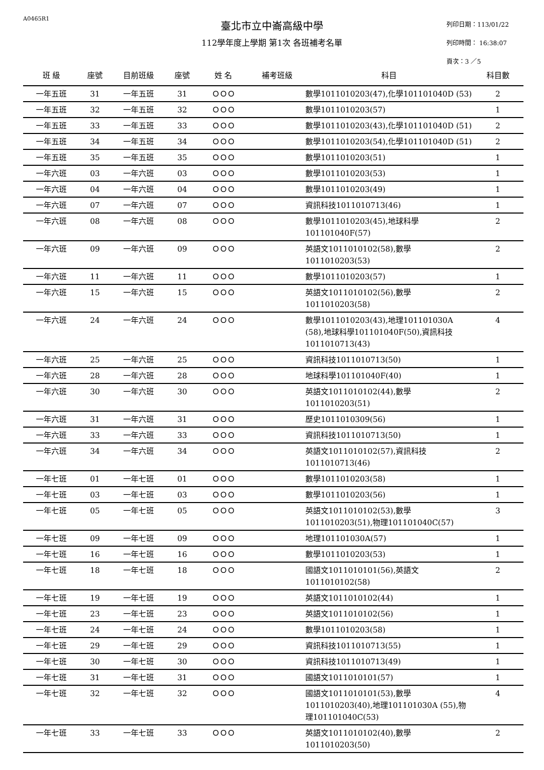A0465R1
臺北市立中崙高級中學
112學年度上學期 第1次 各班補考名單
列印日期：113/01/22
列印時間： 16:38:07
頁次：3 ／5
| 班 級 | 座號 | 目前班級 | 座號 | 姓 名 | 補考班級 | 科目 | 科目數 |
| --- | --- | --- | --- | --- | --- | --- | --- |
| 一年五班 | 31 | 一年五班 | 31 | ＯＯＯ | | 數學1011010203(47),化學101101040D (53) | 2 |
| 一年五班 | 32 | 一年五班 | 32 | ＯＯＯ | | 數學1011010203(57) | 1 |
| 一年五班 | 33 | 一年五班 | 33 | ＯＯＯ | | 數學1011010203(43),化學101101040D (51) | 2 |
| 一年五班 | 34 | 一年五班 | 34 | ＯＯＯ | | 數學1011010203(54),化學101101040D (51) | 2 |
| 一年五班 | 35 | 一年五班 | 35 | ＯＯＯ | | 數學1011010203(51) | 1 |
| 一年六班 | 03 | 一年六班 | 03 | ＯＯＯ | | 數學1011010203(53) | 1 |
| 一年六班 | 04 | 一年六班 | 04 | ＯＯＯ | | 數學1011010203(49) | 1 |
| 一年六班 | 07 | 一年六班 | 07 | ＯＯＯ | | 資訊科技1011010713(46) | 1 |
| 一年六班 | 08 | 一年六班 | 08 | ＯＯＯ | | 數學1011010203(45),地球科學 101101040F(57) | 2 |
| 一年六班 | 09 | 一年六班 | 09 | ＯＯＯ | | 英語文1011010102(58),數學 1011010203(53) | 2 |
| 一年六班 | 11 | 一年六班 | 11 | ＯＯＯ | | 數學1011010203(57) | 1 |
| 一年六班 | 15 | 一年六班 | 15 | ＯＯＯ | | 英語文1011010102(56),數學 1011010203(58) | 2 |
| 一年六班 | 24 | 一年六班 | 24 | ＯＯＯ | | 數學1011010203(43),地理101101030A (58),地球科學101101040F(50),資訊科技1011010713(43) | 4 |
| 一年六班 | 25 | 一年六班 | 25 | ＯＯＯ | | 資訊科技1011010713(50) | 1 |
| 一年六班 | 28 | 一年六班 | 28 | ＯＯＯ | | 地球科學101101040F(40) | 1 |
| 一年六班 | 30 | 一年六班 | 30 | ＯＯＯ | | 英語文1011010102(44),數學 1011010203(51) | 2 |
| 一年六班 | 31 | 一年六班 | 31 | ＯＯＯ | | 歷史1011010309(56) | 1 |
| 一年六班 | 33 | 一年六班 | 33 | ＯＯＯ | | 資訊科技1011010713(50) | 1 |
| 一年六班 | 34 | 一年六班 | 34 | ＯＯＯ | | 英語文1011010102(57),資訊科技 1011010713(46) | 2 |
| 一年七班 | 01 | 一年七班 | 01 | ＯＯＯ | | 數學1011010203(58) | 1 |
| 一年七班 | 03 | 一年七班 | 03 | ＯＯＯ | | 數學1011010203(56) | 1 |
| 一年七班 | 05 | 一年七班 | 05 | ＯＯＯ | | 英語文1011010102(53),數學 1011010203(51),物理101101040C(57) | 3 |
| 一年七班 | 09 | 一年七班 | 09 | ＯＯＯ | | 地理101101030A(57) | 1 |
| 一年七班 | 16 | 一年七班 | 16 | ＯＯＯ | | 數學1011010203(53) | 1 |
| 一年七班 | 18 | 一年七班 | 18 | ＯＯＯ | | 國語文1011010101(56),英語文 1011010102(58) | 2 |
| 一年七班 | 19 | 一年七班 | 19 | ＯＯＯ | | 英語文1011010102(44) | 1 |
| 一年七班 | 23 | 一年七班 | 23 | ＯＯＯ | | 英語文1011010102(56) | 1 |
| 一年七班 | 24 | 一年七班 | 24 | ＯＯＯ | | 數學1011010203(58) | 1 |
| 一年七班 | 29 | 一年七班 | 29 | ＯＯＯ | | 資訊科技1011010713(55) | 1 |
| 一年七班 | 30 | 一年七班 | 30 | ＯＯＯ | | 資訊科技1011010713(49) | 1 |
| 一年七班 | 31 | 一年七班 | 31 | ＯＯＯ | | 國語文1011010101(57) | 1 |
| 一年七班 | 32 | 一年七班 | 32 | ＯＯＯ | | 國語文1011010101(53),數學 1011010203(40),地理101101030A (55),物理101101040C(53) | 4 |
| 一年七班 | 33 | 一年七班 | 33 | ＯＯＯ | | 英語文1011010102(40),數學 1011010203(50) | 2 |